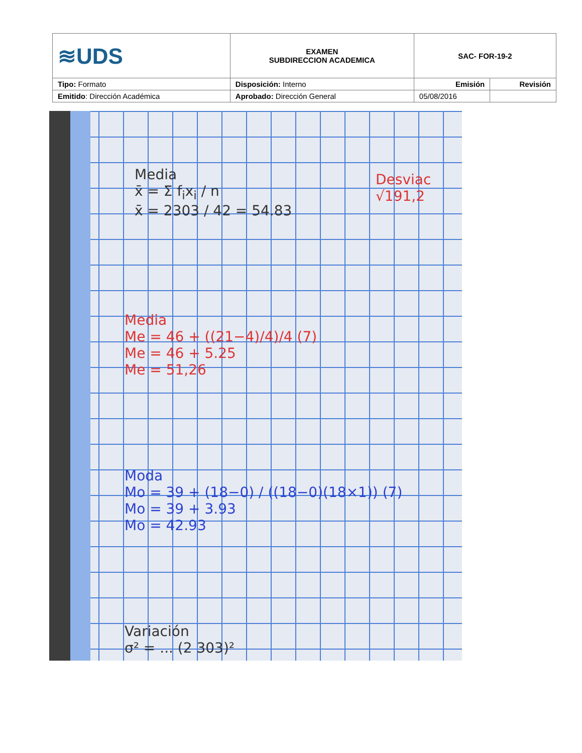| ≋UDS | EXAMEN SUBDIRECCION ACADEMICA | SAC- FOR-19-2 | |
| Tipo: Formato | Disposición: Interno | Emisión | Revisión |
| Emitido : Dirección Académica | Aprobado: Dirección General | 05/08/2016 | |
Media
x̄ = Σ f<sub>i</sub>x<sub>i</sub> / n
x̄ = 2303 / 42 = 54.83
Desviac
√191,2
Media
Me = 46 + ((21−4)/4)/4 (7)
Me = 46 + 5.25
Me = 51,26
Moda
Mo = 39 + (18−0) / ((18−0)(18×1)) (7)
Mo = 39 + 3.93
Mo = 42.93
Variación
σ² = ... (2 303)²